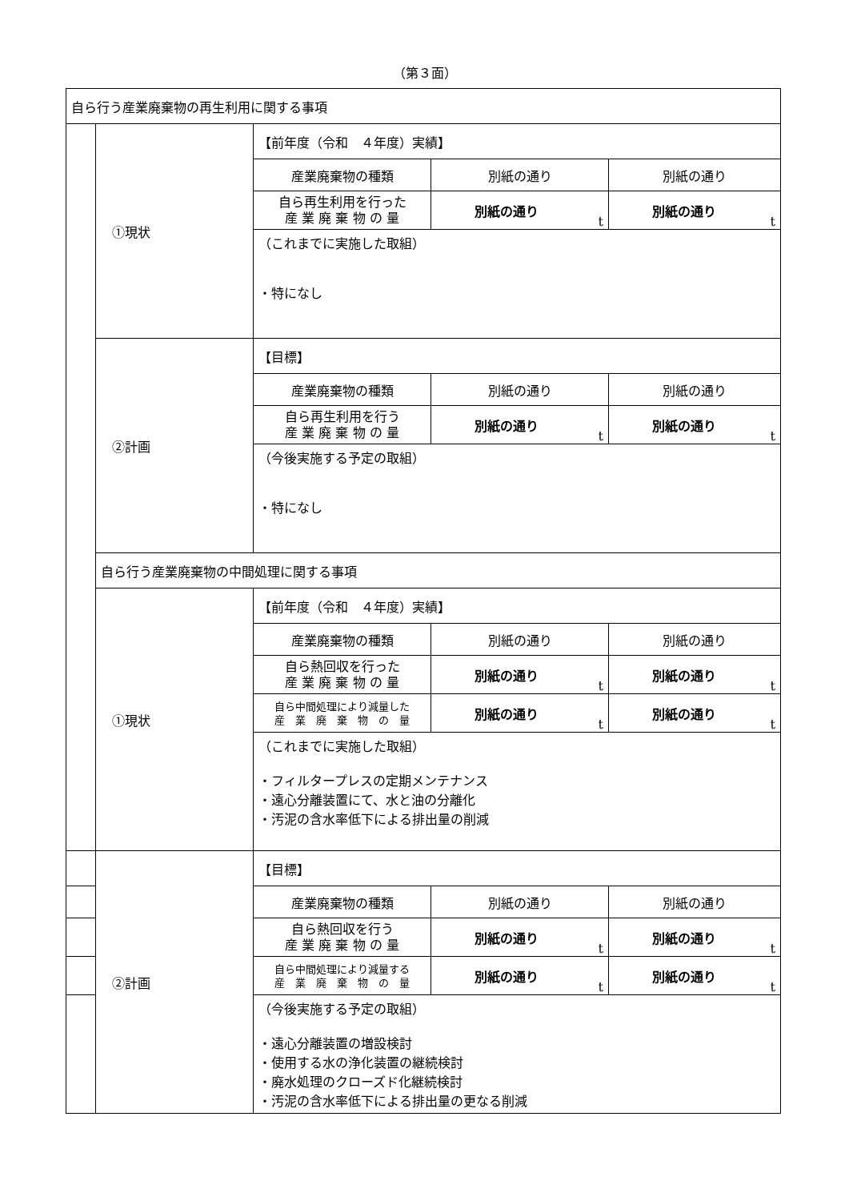（第３面）
| 自ら行う産業廃棄物の再生利用に関する事項 | | | | |
| | ①現状 | 【前年度（令和 ４年度）実績】 | | |
| | | 産業廃棄物の種類 | 別紙の通り | 別紙の通り |
| | | 自ら再生利用を行った 産 業 廃 棄 物 の 量 | 別紙の通り t | 別紙の通り t |
| | | （これまでに実施した取組） ・特になし | | |
| | ②計画 | 【目標】 | | |
| | | 産業廃棄物の種類 | 別紙の通り | 別紙の通り |
| | | 自ら再生利用を行う 産 業 廃 棄 物 の 量 | 別紙の通り t | 別紙の通り t |
| | | （今後実施する予定の取組） ・特になし | | |
| | 自ら行う産業廃棄物の中間処理に関する事項 | | | |
| | ①現状 | 【前年度（令和 ４年度）実績】 | | |
| | | 産業廃棄物の種類 | 別紙の通り | 別紙の通り |
| | | 自ら熱回収を行った 産 業 廃 棄 物 の 量 | 別紙の通り t | 別紙の通り t |
| | | 自ら中間処理により減量した 産 業 廃 棄 物 の 量 | 別紙の通り t | 別紙の通り t |
| | | （これまでに実施した取組） ・フィルタープレスの定期メンテナンス ・遠心分離装置にて、水と油の分離化 ・汚泥の含水率低下による排出量の削減 | | |
| | ②計画 | 【目標】 | | |
| | | 産業廃棄物の種類 | 別紙の通り | 別紙の通り |
| | | 自ら熱回収を行う 産 業 廃 棄 物 の 量 | 別紙の通り t | 別紙の通り t |
| | | 自ら中間処理により減量する 産 業 廃 棄 物 の 量 | 別紙の通り t | 別紙の通り t |
| | | （今後実施する予定の取組） ・遠心分離装置の増設検討 ・使用する水の浄化装置の継続検討 ・廃水処理のクローズド化継続検討 ・汚泥の含水率低下による排出量の更なる削減 | | |